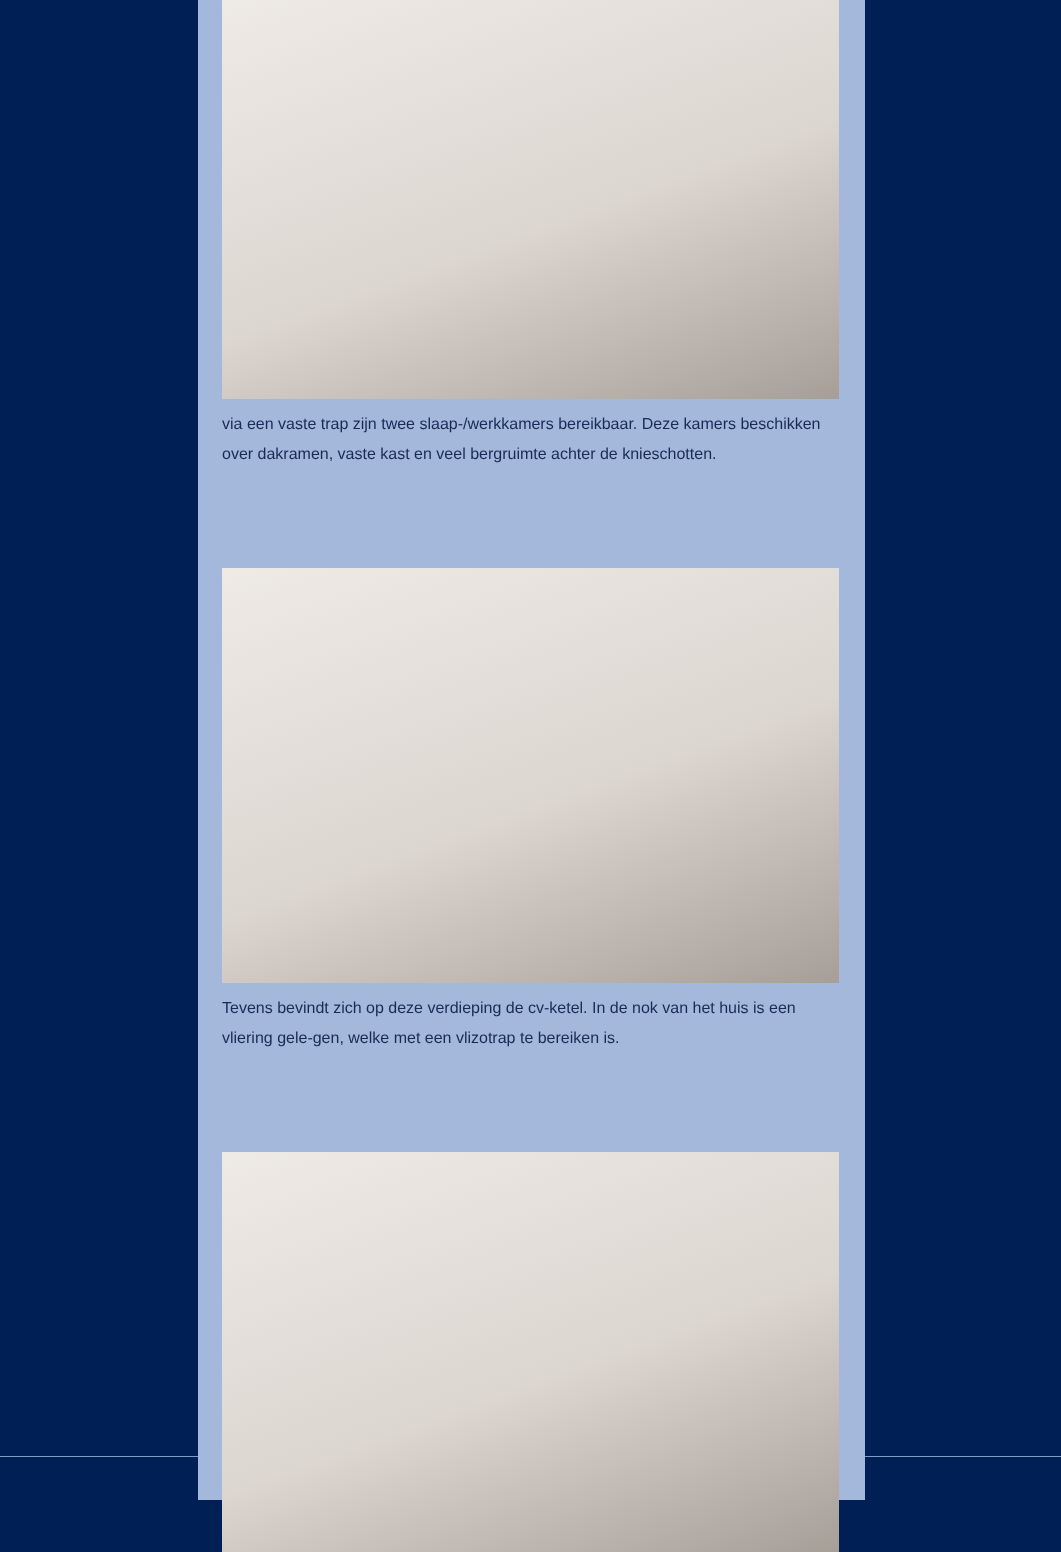via een vaste trap zijn twee slaap-/werkkamers bereikbaar. Deze kamers beschikken over dakramen, vaste kast en veel bergruimte achter de knieschotten.
Tevens bevindt zich op deze verdieping de cv-ketel. In de nok van het huis is een vliering gele-gen, welke met een vlizotrap te bereiken is.